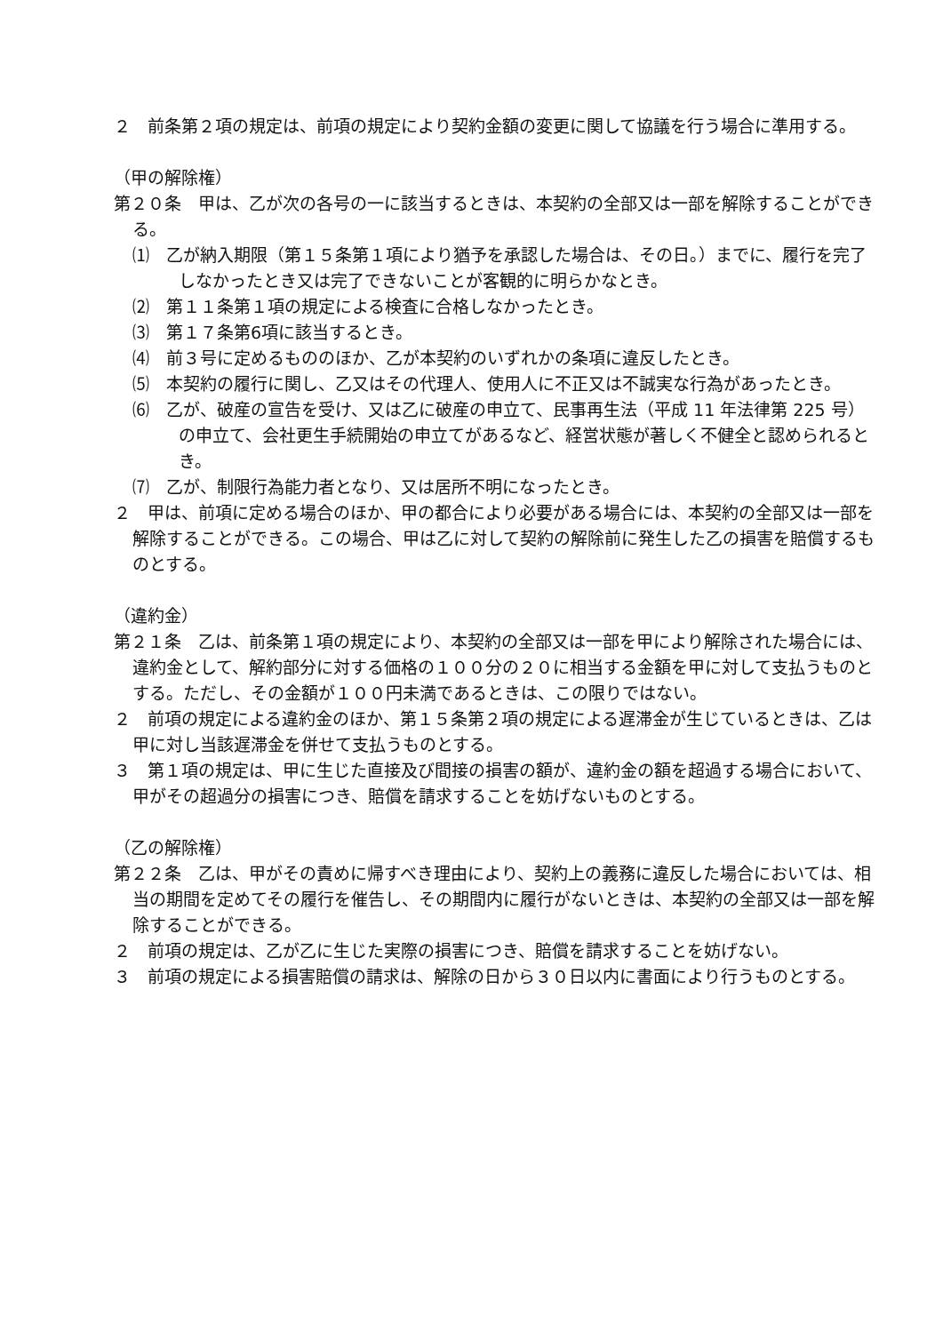２　前条第２項の規定は、前項の規定により契約金額の変更に関して協議を行う場合に準用する。
（甲の解除権）
第２０条　甲は、乙が次の各号の一に該当するときは、本契約の全部又は一部を解除することができる。
⑴　乙が納入期限（第１５条第１項により猶予を承認した場合は、その日。）までに、履行を完了しなかったとき又は完了できないことが客観的に明らかなとき。
⑵　第１１条第１項の規定による検査に合格しなかったとき。
⑶　第１７条第6項に該当するとき。
⑷　前３号に定めるもののほか、乙が本契約のいずれかの条項に違反したとき。
⑸　本契約の履行に関し、乙又はその代理人、使用人に不正又は不誠実な行為があったとき。
⑹　乙が、破産の宣告を受け、又は乙に破産の申立て、民事再生法（平成 11 年法律第 225 号）の申立て、会社更生手続開始の申立てがあるなど、経営状態が著しく不健全と認められるとき。
⑺　乙が、制限行為能力者となり、又は居所不明になったとき。
２　甲は、前項に定める場合のほか、甲の都合により必要がある場合には、本契約の全部又は一部を解除することができる。この場合、甲は乙に対して契約の解除前に発生した乙の損害を賠償するものとする。
（違約金）
第２１条　乙は、前条第１項の規定により、本契約の全部又は一部を甲により解除された場合には、違約金として、解約部分に対する価格の１００分の２０に相当する金額を甲に対して支払うものとする。ただし、その金額が１００円未満であるときは、この限りではない。
２　前項の規定による違約金のほか、第１５条第２項の規定による遅滞金が生じているときは、乙は甲に対し当該遅滞金を併せて支払うものとする。
３　第１項の規定は、甲に生じた直接及び間接の損害の額が、違約金の額を超過する場合において、甲がその超過分の損害につき、賠償を請求することを妨げないものとする。
（乙の解除権）
第２２条　乙は、甲がその責めに帰すべき理由により、契約上の義務に違反した場合においては、相当の期間を定めてその履行を催告し、その期間内に履行がないときは、本契約の全部又は一部を解除することができる。
２　前項の規定は、乙が乙に生じた実際の損害につき、賠償を請求することを妨げない。
３　前項の規定による損害賠償の請求は、解除の日から３０日以内に書面により行うものとする。